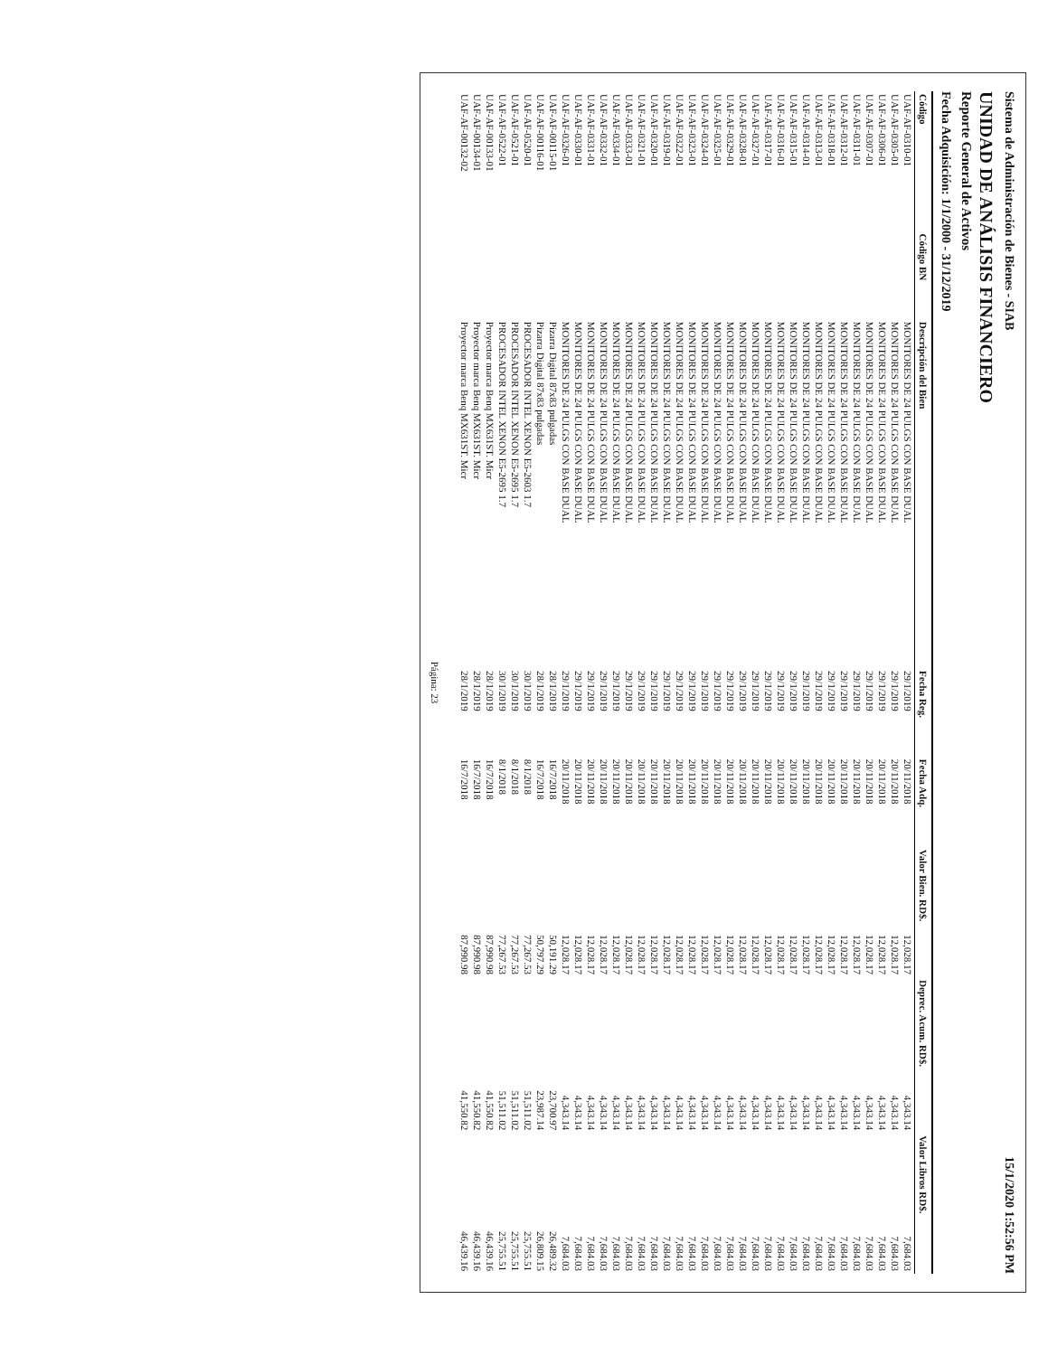Sistema de Administración de Bienes - SIAB 15/1/2020 1:52:56 PM
UNIDAD DE ANÁLISIS FINANCIERO
Reporte General de Activos
Fecha Adquisición: 1/1/2000 - 31/12/2019
| Código | Código BN | Descripción del Bien | Fecha Reg. | Fecha Adq. | Valor Bien. RD$. | Deprec. Acum. RD$. | Valor Libros RD$. |
| --- | --- | --- | --- | --- | --- | --- | --- |
| UAF-AF-0310-01 | | MONITORES DE 24 PULGS CON BASE DUAL | 29/1/2019 | 20/11/2018 | 12,028.17 | 4,343.14 | 7,684.03 |
| UAF-AF-0305-01 | | MONITORES DE 24 PULGS CON BASE DUAL | 29/1/2019 | 20/11/2018 | 12,028.17 | 4,343.14 | 7,684.03 |
| UAF-AF-0306-01 | | MONITORES DE 24 PULGS CON BASE DUAL | 29/1/2019 | 20/11/2018 | 12,028.17 | 4,343.14 | 7,684.03 |
| UAF-AF-0307-01 | | MONITORES DE 24 PULGS CON BASE DUAL | 29/1/2019 | 20/11/2018 | 12,028.17 | 4,343.14 | 7,684.03 |
| UAF-AF-0311-01 | | MONITORES DE 24 PULGS CON BASE DUAL | 29/1/2019 | 20/11/2018 | 12,028.17 | 4,343.14 | 7,684.03 |
| UAF-AF-0312-01 | | MONITORES DE 24 PULGS CON BASE DUAL | 29/1/2019 | 20/11/2018 | 12,028.17 | 4,343.14 | 7,684.03 |
| UAF-AF-0318-01 | | MONITORES DE 24 PULGS CON BASE DUAL | 29/1/2019 | 20/11/2018 | 12,028.17 | 4,343.14 | 7,684.03 |
| UAF-AF-0313-01 | | MONITORES DE 24 PULGS CON BASE DUAL | 29/1/2019 | 20/11/2018 | 12,028.17 | 4,343.14 | 7,684.03 |
| UAF-AF-0314-01 | | MONITORES DE 24 PULGS CON BASE DUAL | 29/1/2019 | 20/11/2018 | 12,028.17 | 4,343.14 | 7,684.03 |
| UAF-AF-0315-01 | | MONITORES DE 24 PULGS CON BASE DUAL | 29/1/2019 | 20/11/2018 | 12,028.17 | 4,343.14 | 7,684.03 |
| UAF-AF-0316-01 | | MONITORES DE 24 PULGS CON BASE DUAL | 29/1/2019 | 20/11/2018 | 12,028.17 | 4,343.14 | 7,684.03 |
| UAF-AF-0317-01 | | MONITORES DE 24 PULGS CON BASE DUAL | 29/1/2019 | 20/11/2018 | 12,028.17 | 4,343.14 | 7,684.03 |
| UAF-AF-0327-01 | | MONITORES DE 24 PULGS CON BASE DUAL | 29/1/2019 | 20/11/2018 | 12,028.17 | 4,343.14 | 7,684.03 |
| UAF-AF-0328-01 | | MONITORES DE 24 PULGS CON BASE DUAL | 29/1/2019 | 20/11/2018 | 12,028.17 | 4,343.14 | 7,684.03 |
| UAF-AF-0329-01 | | MONITORES DE 24 PULGS CON BASE DUAL | 29/1/2019 | 20/11/2018 | 12,028.17 | 4,343.14 | 7,684.03 |
| UAF-AF-0325-01 | | MONITORES DE 24 PULGS CON BASE DUAL | 29/1/2019 | 20/11/2018 | 12,028.17 | 4,343.14 | 7,684.03 |
| UAF-AF-0324-01 | | MONITORES DE 24 PULGS CON BASE DUAL | 29/1/2019 | 20/11/2018 | 12,028.17 | 4,343.14 | 7,684.03 |
| UAF-AF-0323-01 | | MONITORES DE 24 PULGS CON BASE DUAL | 29/1/2019 | 20/11/2018 | 12,028.17 | 4,343.14 | 7,684.03 |
| UAF-AF-0322-01 | | MONITORES DE 24 PULGS CON BASE DUAL | 29/1/2019 | 20/11/2018 | 12,028.17 | 4,343.14 | 7,684.03 |
| UAF-AF-0319-01 | | MONITORES DE 24 PULGS CON BASE DUAL | 29/1/2019 | 20/11/2018 | 12,028.17 | 4,343.14 | 7,684.03 |
| UAF-AF-0320-01 | | MONITORES DE 24 PULGS CON BASE DUAL | 29/1/2019 | 20/11/2018 | 12,028.17 | 4,343.14 | 7,684.03 |
| UAF-AF-0321-01 | | MONITORES DE 24 PULGS CON BASE DUAL | 29/1/2019 | 20/11/2018 | 12,028.17 | 4,343.14 | 7,684.03 |
| UAF-AF-0333-01 | | MONITORES DE 24 PULGS CON BASE DUAL | 29/1/2019 | 20/11/2018 | 12,028.17 | 4,343.14 | 7,684.03 |
| UAF-AF-0334-01 | | MONITORES DE 24 PULGS CON BASE DUAL | 29/1/2019 | 20/11/2018 | 12,028.17 | 4,343.14 | 7,684.03 |
| UAF-AF-0332-01 | | MONITORES DE 24 PULGS CON BASE DUAL | 29/1/2019 | 20/11/2018 | 12,028.17 | 4,343.14 | 7,684.03 |
| UAF-AF-0331-01 | | MONITORES DE 24 PULGS CON BASE DUAL | 29/1/2019 | 20/11/2018 | 12,028.17 | 4,343.14 | 7,684.03 |
| UAF-AF-0330-01 | | MONITORES DE 24 PULGS CON BASE DUAL | 29/1/2019 | 20/11/2018 | 12,028.17 | 4,343.14 | 7,684.03 |
| UAF-AF-0326-01 | | MONITORES DE 24 PULGS CON BASE DUAL | 29/1/2019 | 20/11/2018 | 12,028.17 | 4,343.14 | 7,684.03 |
| UAF-AF-00115-01 | | Pizarra Digital 87x83 pulgadas | 28/1/2019 | 16/7/2018 | 50,191.29 | 23,700.97 | 26,489.32 |
| UAF-AF-00116-01 | | Pizarra Digital 87x83 pulgadas | 28/1/2019 | 16/7/2018 | 50,797.29 | 23,987.14 | 26,809.15 |
| UAF-AF-0520-01 | | PROCESADOR INTEL XENON E5-2603 1.7 | 30/1/2019 | 8/1/2018 | 77,267.53 | 51,511.02 | 25,755.51 |
| UAF-AF-0521-01 | | PROCESADOR INTEL XENON E5-2695 1.7 | 30/1/2019 | 8/1/2018 | 77,267.53 | 51,511.02 | 25,755.51 |
| UAF-AF-0522-01 | | PROCESADOR INTEL XENON E5-2695 1.7 | 30/1/2019 | 8/1/2018 | 77,267.53 | 51,511.02 | 25,755.51 |
| UAF-AF-00133-01 | | Proyector marca Benq MX631ST. Micr | 28/1/2019 | 16/7/2018 | 87,990.98 | 41,550.82 | 46,439.16 |
| UAF-AF-00134-01 | | Proyector marca Benq MX631ST. Micr | 28/1/2019 | 16/7/2018 | 87,990.98 | 41,550.82 | 46,439.16 |
| UAF-AF-00132-02 | | Proyector marca Benq MX631ST. Micr | 28/1/2019 | 16/7/2018 | 87,990.98 | 41,550.82 | 46,439.16 |
Página: 23